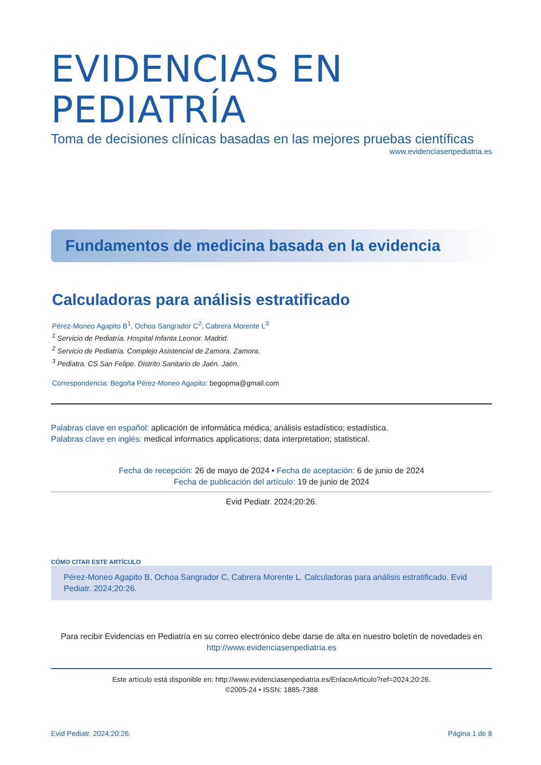EVIDENCIAS EN PEDIATRÍA
Toma de decisiones clínicas basadas en las mejores pruebas científicas
www.evidenciasenpediatria.es
Fundamentos de medicina basada en la evidencia
Calculadoras para análisis estratificado
Pérez-Moneo Agapito B<sup>1</sup>, Ochoa Sangrador C<sup>2</sup>, Cabrera Morente L<sup>3</sup>
<sup>1</sup> Servicio de Pediatría. Hospital Infanta Leonor. Madrid.
<sup>2</sup> Servicio de Pediatría. Complejo Asistencial de Zamora. Zamora.
<sup>3</sup> Pediatra. CS San Felipe. Distrito Sanitario de Jaén. Jaén.
Correspondencia: Begoña Pérez-Moneo Agapito: begopma@gmail.com
Palabras clave en español: aplicación de informática médica; análisis estadístico; estadística.
Palabras clave en inglés: medical informatics applications; data interpretation; statistical.
Fecha de recepción: 26 de mayo de 2024 • Fecha de aceptación: 6 de junio de 2024
Fecha de publicación del artículo: 19 de junio de 2024
Evid Pediatr. 2024;20:26.
CÓMO CITAR ESTE ARTÍCULO
Pérez-Moneo Agapito B, Ochoa Sangrador C, Cabrera Morente L. Calculadoras para análisis estratificado. Evid Pediatr. 2024;20:26.
Para recibir Evidencias en Pediatría en su correo electrónico debe darse de alta en nuestro boletín de novedades en
http://www.evidenciasenpediatria.es
Este artículo está disponible en: http://www.evidenciasenpediatria.es/EnlaceArticulo?ref=2024;20:26.
©2005-24 • ISSN: 1885-7388
Evid Pediatr. 2024;20:26. Página 1 de 8